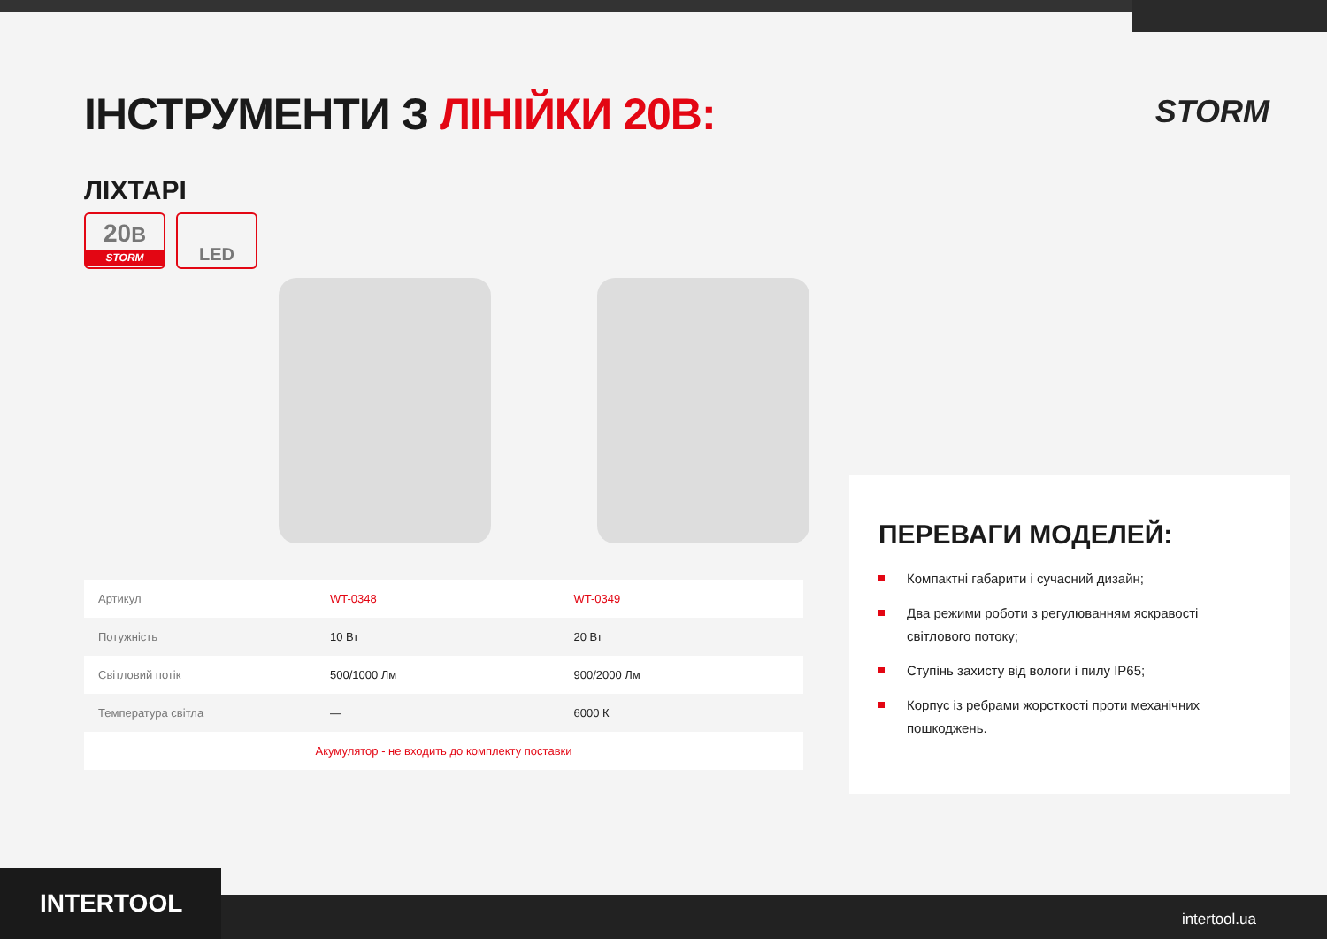STORM
ІНСТРУМЕНТИ З ЛІНІЙКИ 20В:
ЛІХТАРІ
20В
STORM
LED
| Артикул | WT-0348 | WT-0349 |
| Потужність | 10 Вт | 20 Вт |
| Світловий потік | 500/1000 Лм | 900/2000 Лм |
| Температура світла | — | 6000 К |
| Акумулятор - не входить до комплекту поставки | | |
ПЕРЕВАГИ МОДЕЛЕЙ:
Компактні габарити і сучасний дизайн;
Два режими роботи з регулюванням яскравості світлового потоку;
Ступінь захисту від вологи і пилу IP65;
Корпус із ребрами жорсткості проти механічних пошкоджень.
INTERTOOL intertool.ua